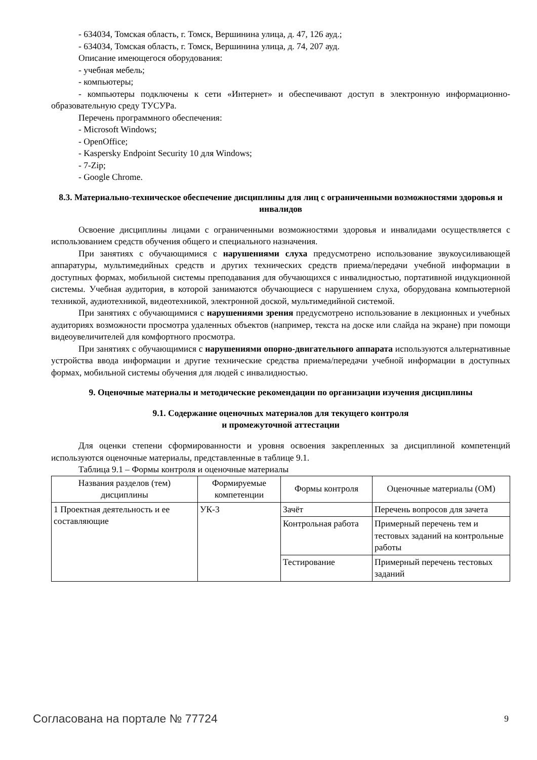- 634034, Томская область, г. Томск, Вершинина улица, д. 47, 126 ауд.;
- 634034, Томская область, г. Томск, Вершинина улица, д. 74, 207 ауд.
Описание имеющегося оборудования:
- учебная мебель;
- компьютеры;
- компьютеры подключены к сети «Интернет» и обеспечивают доступ в электронную информационно-образовательную среду ТУСУРа.
Перечень программного обеспечения:
- Microsoft Windows;
- OpenOffice;
- Kaspersky Endpoint Security 10 для Windows;
- 7-Zip;
- Google Chrome.
8.3. Материально-техническое обеспечение дисциплины для лиц с ограниченными возможностями здоровья и инвалидов
Освоение дисциплины лицами с ограниченными возможностями здоровья и инвалидами осуществляется с использованием средств обучения общего и специального назначения.
При занятиях с обучающимися с нарушениями слуха предусмотрено использование звукоусиливающей аппаратуры, мультимедийных средств и других технических средств приема/передачи учебной информации в доступных формах, мобильной системы преподавания для обучающихся с инвалидностью, портативной индукционной системы. Учебная аудитория, в которой занимаются обучающиеся с нарушением слуха, оборудована компьютерной техникой, аудиотехникой, видеотехникой, электронной доской, мультимедийной системой.
При занятиях с обучающимися с нарушениями зрения предусмотрено использование в лекционных и учебных аудиториях возможности просмотра удаленных объектов (например, текста на доске или слайда на экране) при помощи видеоувеличителей для комфортного просмотра.
При занятиях с обучающимися с нарушениями опорно-двигательного аппарата используются альтернативные устройства ввода информации и другие технические средства приема/передачи учебной информации в доступных формах, мобильной системы обучения для людей с инвалидностью.
9. Оценочные материалы и методические рекомендации по организации изучения дисциплины
9.1. Содержание оценочных материалов для текущего контроля
и промежуточной аттестации
Для оценки степени сформированности и уровня освоения закрепленных за дисциплиной компетенций используются оценочные материалы, представленные в таблице 9.1.
Таблица 9.1 – Формы контроля и оценочные материалы
| Названия разделов (тем) дисциплины | Формируемые компетенции | Формы контроля | Оценочные материалы (ОМ) |
| --- | --- | --- | --- |
| 1 Проектная деятельность и ее составляющие | УК-3 | Зачёт | Перечень вопросов для зачета |
| | | Контрольная работа | Примерный перечень тем и тестовых заданий на контрольные работы |
| | | Тестирование | Примерный перечень тестовых заданий |
Согласована на портале № 77724 9